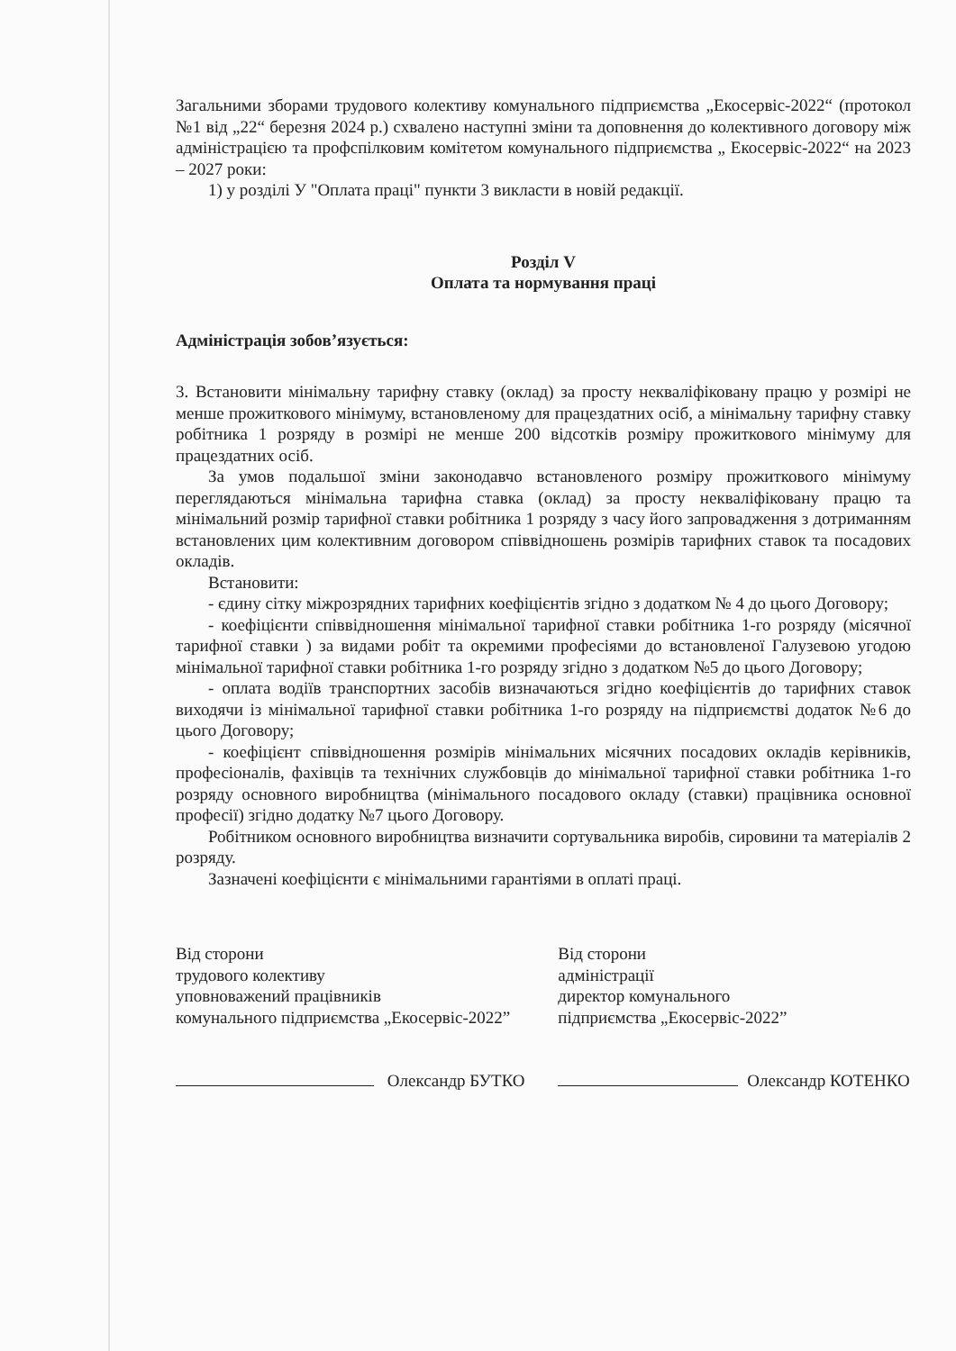Загальними зборами трудового колективу комунального підприємства „Екосервіс-2022“ (протокол №1 від „22“ березня 2024 р.) схвалено наступні зміни та доповнення до колективного договору між адміністрацією та профспілковим комітетом комунального підприємства „ Екосервіс-2022“ на 2023 – 2027 роки:
1) у розділі У "Оплата праці" пункти 3 викласти в новій редакції.
Розділ V
Оплата та нормування праці
Адміністрація зобов’язується:
3. Встановити мінімальну тарифну ставку (оклад) за просту некваліфіковану працю у розмірі не менше прожиткового мінімуму, встановленому для працездатних осіб, а мінімальну тарифну ставку робітника 1 розряду в розмірі не менше 200 відсотків розміру прожиткового мінімуму для працездатних осіб.
За умов подальшої зміни законодавчо встановленого розміру прожиткового мінімуму переглядаються мінімальна тарифна ставка (оклад) за просту некваліфіковану працю та мінімальний розмір тарифної ставки робітника 1 розряду з часу його запровадження з дотриманням встановлених цим колективним договором співвідношень розмірів тарифних ставок та посадових окладів.
Встановити:
- єдину сітку міжрозрядних тарифних коефіцієнтів згідно з додатком № 4 до цього Договору;
- коефіцієнти співвідношення мінімальної тарифної ставки робітника 1-го розряду (місячної тарифної ставки ) за видами робіт та окремими професіями до встановленої Галузевою угодою мінімальної тарифної ставки робітника 1-го розряду згідно з додатком №5 до цього Договору;
- оплата водіїв транспортних засобів визначаються згідно коефіцієнтів до тарифних ставок виходячи із мінімальної тарифної ставки робітника 1-го розряду на підприємстві додаток №6 до цього Договору;
- коефіцієнт співвідношення розмірів мінімальних місячних посадових окладів керівників, професіоналів, фахівців та технічних службовців до мінімальної тарифної ставки робітника 1-го розряду основного виробництва (мінімального посадового окладу (ставки) працівника основної професії) згідно додатку №7 цього Договору.
Робітником основного виробництва визначити сортувальника виробів, сировини та матеріалів 2 розряду.
Зазначені коефіцієнти є мінімальними гарантіями в оплаті праці.
Від сторони
трудового колективу
уповноважений працівників
комунального підприємства „Екосервіс-2022”
Олександр БУТКО
Від сторони
адміністрації
директор комунального
підприємства „Екосервіс-2022”
Олександр КОТЕНКО